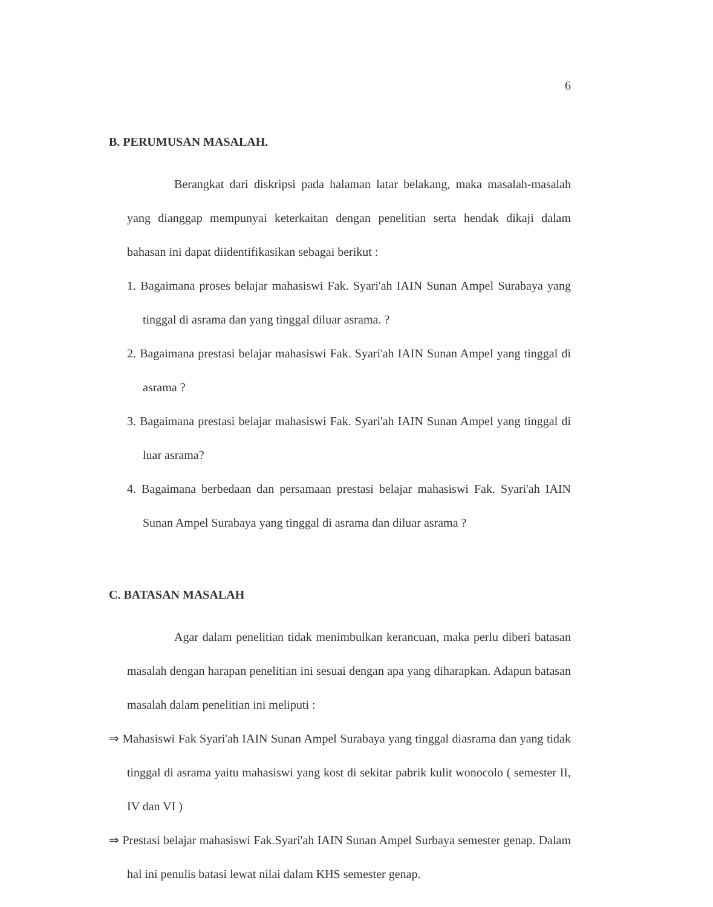6
B. PERUMUSAN MASALAH.
Berangkat dari diskripsi pada halaman latar belakang, maka masalah-masalah yang dianggap mempunyai keterkaitan dengan penelitian serta hendak dikaji dalam bahasan ini dapat diidentifikasikan sebagai berikut :
1. Bagaimana proses belajar mahasiswi Fak. Syari'ah IAIN Sunan Ampel Surabaya yang tinggal di asrama dan yang tinggal diluar asrama. ?
2. Bagaimana prestasi belajar mahasiswi Fak. Syari'ah IAIN Sunan Ampel yang tinggal di asrama ?
3. Bagaimana prestasi belajar mahasiswi Fak. Syari'ah IAIN Sunan Ampel yang tinggal di luar asrama?
4. Bagaimana berbedaan dan persamaan prestasi belajar mahasiswi Fak. Syari'ah IAIN Sunan Ampel Surabaya yang tinggal di asrama dan diluar asrama ?
C. BATASAN MASALAH
Agar dalam penelitian tidak menimbulkan kerancuan, maka perlu diberi batasan masalah dengan harapan penelitian ini sesuai dengan apa yang diharapkan. Adapun batasan masalah dalam penelitian ini meliputi :
⇒ Mahasiswi Fak Syari'ah IAIN Sunan Ampel Surabaya yang tinggal diasrama dan yang tidak tinggal di asrama yaitu mahasiswi yang kost di sekitar pabrik kulit wonocolo ( semester II, IV dan VI )
⇒ Prestasi belajar mahasiswi Fak.Syari'ah IAIN Sunan Ampel Surbaya semester genap. Dalam hal ini penulis batasi lewat nilai dalam KHS semester genap.